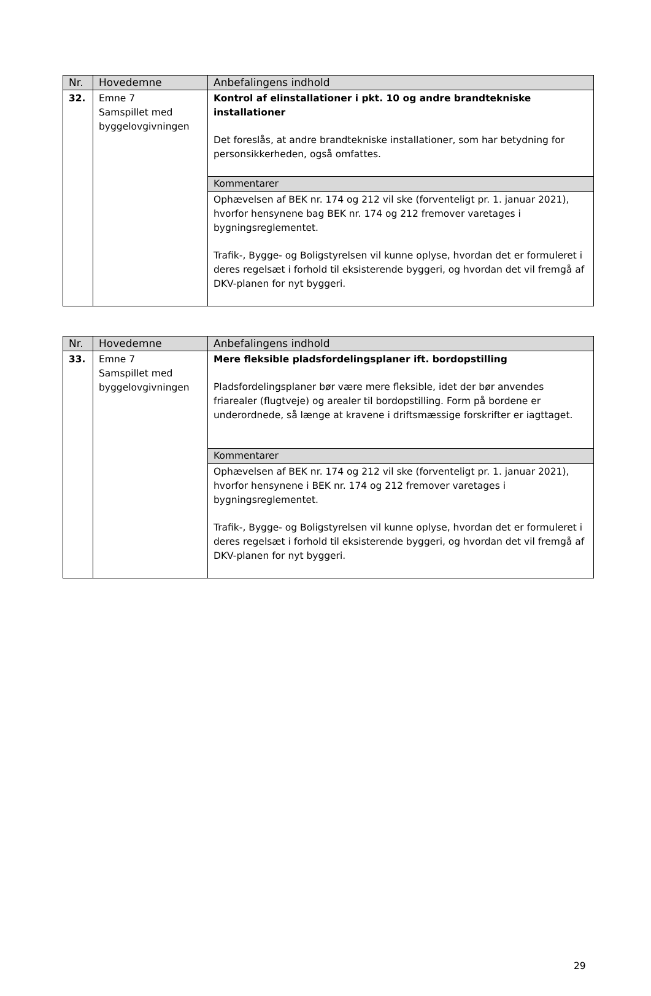| Nr. | Hovedemne | Anbefalingens indhold |
| --- | --- | --- |
| 32. | Emne 7 Samspillet med byggelovgivningen | Kontrol af elinstallationer i pkt. 10 og andre brandtekniske installationer Det foreslås, at andre brandtekniske installationer, som har betydning for personsikkerheden, også omfattes. |
| | | Kommentarer |
| | | Ophævelsen af BEK nr. 174 og 212 vil ske (forventeligt pr. 1. januar 2021), hvorfor hensynene bag BEK nr. 174 og 212 fremover varetages i bygningsreglementet. Trafik-, Bygge- og Boligstyrelsen vil kunne oplyse, hvordan det er formuleret i deres regelsæt i forhold til eksisterende byggeri, og hvordan det vil fremgå af DKV-planen for nyt byggeri. |
| Nr. | Hovedemne | Anbefalingens indhold |
| --- | --- | --- |
| 33. | Emne 7 Samspillet med byggelovgivningen | Mere fleksible pladsfordelingsplaner ift. bordopstilling Pladsfordelingsplaner bør være mere fleksible, idet der bør anvendes friarealer (flugtveje) og arealer til bordopstilling. Form på bordene er underordnede, så længe at kravene i driftsmæssige forskrifter er iagttaget. |
| | | Kommentarer |
| | | Ophævelsen af BEK nr. 174 og 212 vil ske (forventeligt pr. 1. januar 2021), hvorfor hensynene i BEK nr. 174 og 212 fremover varetages i bygningsreglementet. Trafik-, Bygge- og Boligstyrelsen vil kunne oplyse, hvordan det er formuleret i deres regelsæt i forhold til eksisterende byggeri, og hvordan det vil fremgå af DKV-planen for nyt byggeri. |
29